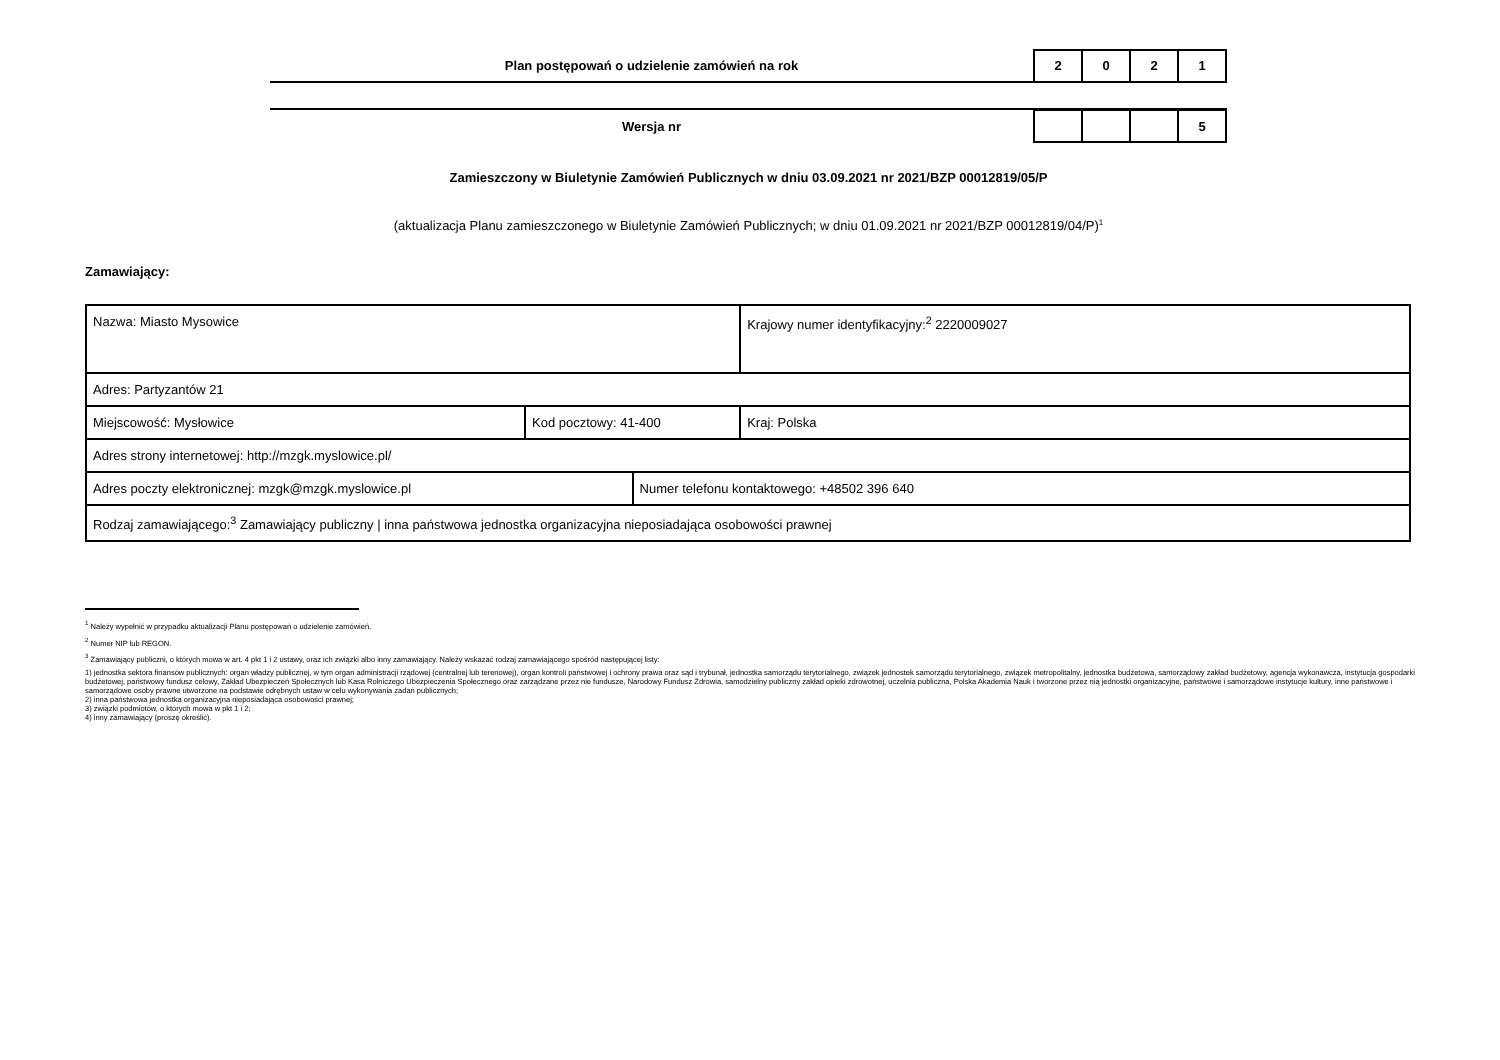Plan postępowań o udzielenie zamówień na rok
| 2 | 0 | 2 | 1 |
Wersja nr
| | | | 5 |
Zamieszczony w Biuletynie Zamówień Publicznych w dniu 03.09.2021 nr 2021/BZP 00012819/05/P
(aktualizacja Planu zamieszczonego w Biuletynie Zamówień Publicznych; w dniu 01.09.2021 nr 2021/BZP 00012819/04/P)<sup>1</sup>
Zamawiający:
| Nazwa: Miasto Mysowice | | | Krajowy numer identyfikacyjny:<sup>2</sup> 2220009027 |
| Adres: Partyzantów 21 | | | |
| Miejscowość: Mysłowice | Kod pocztowy: 41-400 | | Kraj: Polska |
| Adres strony internetowej: http://mzgk.myslowice.pl/ | | | |
| Adres poczty elektronicznej: mzgk@mzgk.myslowice.pl | | Numer telefonu kontaktowego: +48502 396 640 | |
| Rodzaj zamawiającego:<sup>3</sup> Zamawiający publiczny / inna państwowa jednostka organizacyjna nieposiadająca osobowości prawnej | | | |
<sup>1</sup> Należy wypełnić w przypadku aktualizacji Planu postępowań o udzielenie zamówień.
<sup>2</sup> Numer NIP lub REGON.
<sup>3</sup> Zamawiający publiczni, o których mowa w art. 4 pkt 1 i 2 ustawy, oraz ich związki albo inny zamawiający. Należy wskazać rodzaj zamawiającego spośród następującej listy:
1) jednostka sektora finansów publicznych: organ władzy publicznej, w tym organ administracji rządowej (centralnej lub terenowej), organ kontroli państwowej i ochrony prawa oraz sąd i trybunał, jednostka samorządu terytorialnego, związek jednostek samorządu terytorialnego, związek metropolitalny, jednostka budżetowa, samorządowy zakład budżetowy, agencja wykonawcza, instytucja gospodarki budżetowej, państwowy fundusz celowy, Zakład Ubezpieczeń Społecznych lub Kasa Rolniczego Ubezpieczenia Społecznego oraz zarządzane przez nie fundusze, Narodowy Fundusz Zdrowia, samodzielny publiczny zakład opieki zdrowotnej, uczelnia publiczna, Polska Akademia Nauk i tworzone przez nią jednostki organizacyjne, państwowe i samorządowe instytucje kultury, inne państwowe i samorządowe osoby prawne utworzone na podstawie odrębnych ustaw w celu wykonywania zadań publicznych;
2) inna państwowa jednostka organizacyjna nieposiadająca osobowości prawnej;
3) związki podmiotów, o których mowa w pkt 1 i 2;
4) inny zamawiający (proszę określić).